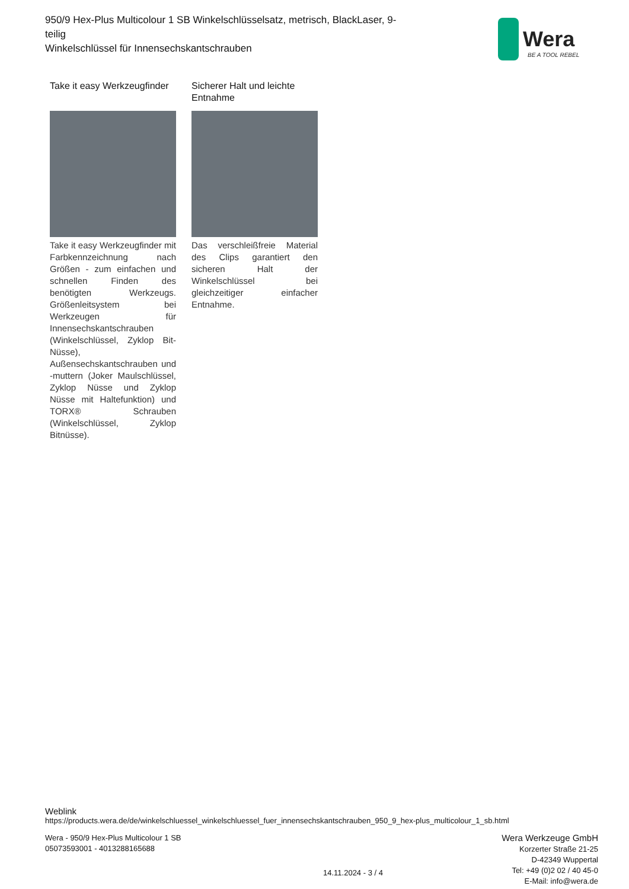950/9 Hex-Plus Multicolour 1 SB Winkelschlüsselsatz, metrisch, BlackLaser, 9-teilig
Winkelschlüssel für Innensechskantschrauben
Wera
BE A TOOL REBEL
Take it easy Werkzeugfinder
Take it easy Werkzeugfinder mit Farbkennzeichnung nach Größen - zum einfachen und schnellen Finden des benötigten Werkzeugs. Größenleitsystem bei Werkzeugen für Innensechskantschrauben (Winkelschlüssel, Zyklop Bit-Nüsse), Außensechskantschrauben und -muttern (Joker Maulschlüssel, Zyklop Nüsse und Zyklop Nüsse mit Haltefunktion) und TORX® Schrauben (Winkelschlüssel, Zyklop Bitnüsse).
Sicherer Halt und leichte Entnahme
Das verschleißfreie Material des Clips garantiert den sicheren Halt der Winkelschlüssel bei gleichzeitiger einfacher Entnahme.
Weblink
https://products.wera.de/de/winkelschluessel_winkelschluessel_fuer_innensechskantschrauben_950_9_hex-plus_multicolour_1_sb.html
Wera - 950/9 Hex-Plus Multicolour 1 SB
05073593001 - 4013288165688
14.11.2024 - 3 / 4
Wera Werkzeuge GmbH
Korzerter Straße 21-25
D-42349 Wuppertal
Tel: +49 (0)2 02 / 40 45-0
E-Mail: info@wera.de